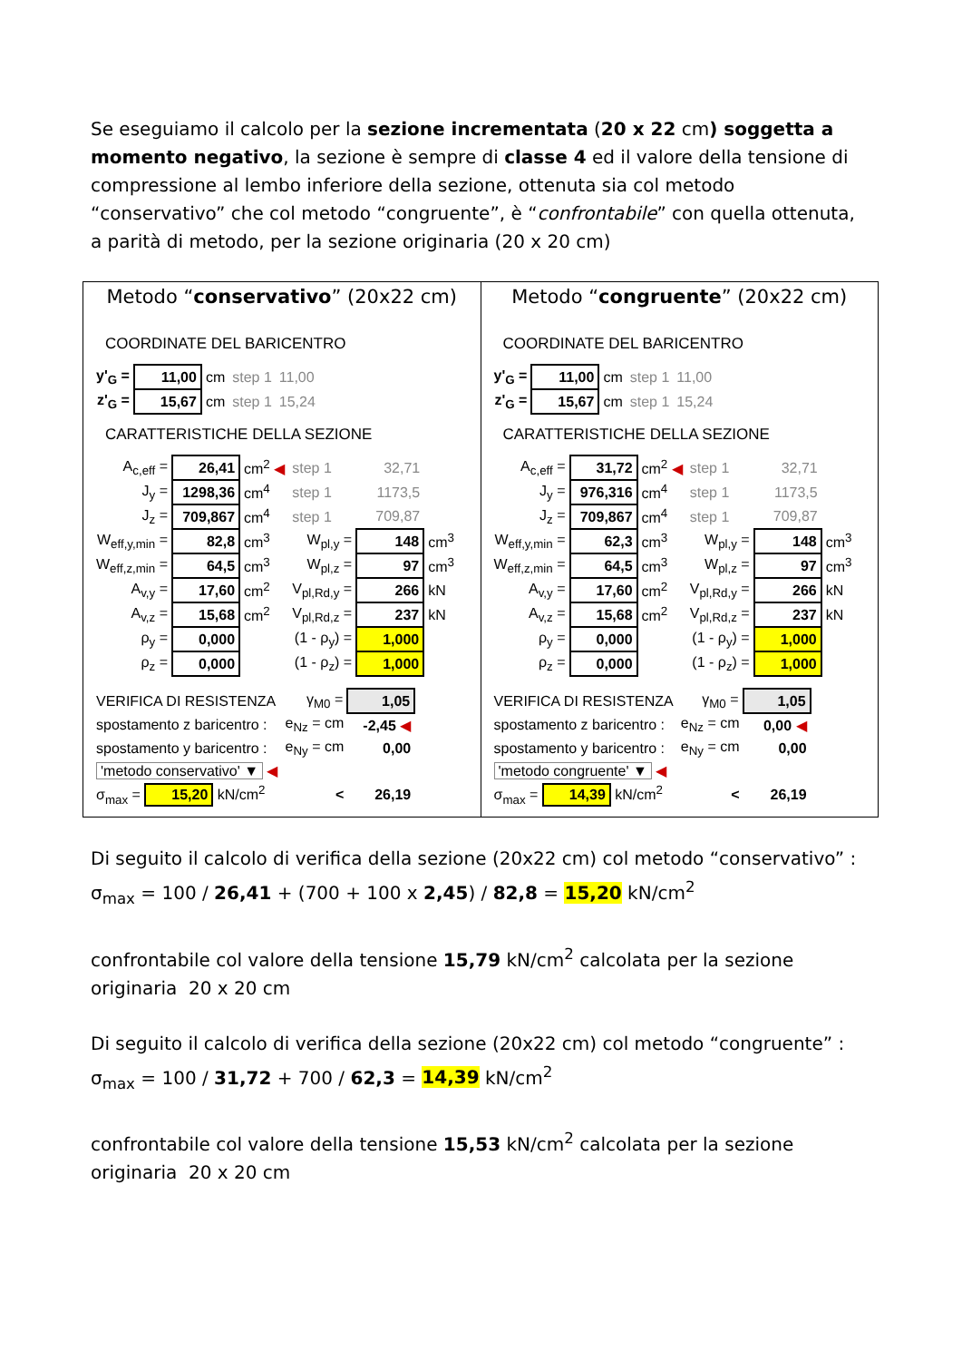Se eseguiamo il calcolo per la sezione incrementata (20 x 22 cm) soggetta a momento negativo, la sezione è sempre di classe 4 ed il valore della tensione di compressione al lembo inferiore della sezione, ottenuta sia col metodo “conservativo” che col metodo “congruente”, è “confrontabile” con quella ottenuta, a parità di metodo, per la sezione originaria (20 x 20 cm)
Metodo “conservativo” (20x22 cm)
COORDINATE DEL BARICENTRO
| y'<sub>G</sub> = | 11,00 | cm | step 1 | 11,00 |
| z'<sub>G</sub> = | 15,67 | cm | step 1 | 15,24 |
CARATTERISTICHE DELLA SEZIONE
| A<sub>c,eff</sub> = | 26,41 | cm<sup>2</sup> ◀ | step 1 | 32,71 | |
| J<sub>y</sub> = | 1298,36 | cm<sup>4</sup> | step 1 | 1173,5 | |
| J<sub>z</sub> = | 709,867 | cm<sup>4</sup> | step 1 | 709,87 | |
| W<sub>eff,y,min</sub> = | 82,8 | cm<sup>3</sup> | W<sub>pl,y</sub> = | 148 | cm<sup>3</sup> |
| W<sub>eff,z,min</sub> = | 64,5 | cm<sup>3</sup> | W<sub>pl,z</sub> = | 97 | cm<sup>3</sup> |
| A<sub>v,y</sub> = | 17,60 | cm<sup>2</sup> | V<sub>pl,Rd,y</sub> = | 266 | kN |
| A<sub>v,z</sub> = | 15,68 | cm<sup>2</sup> | V<sub>pl,Rd,z</sub> = | 237 | kN |
| ρ<sub>y</sub> = | 0,000 | | (1 - ρ<sub>y</sub>) = | 1,000 | |
| ρ<sub>z</sub> = | 0,000 | | (1 - ρ<sub>z</sub>) = | 1,000 | |
| VERIFICA DI RESISTENZA | γ<sub>M0</sub> = | 1,05 |
| spostamento z baricentro : | e<sub>Nz</sub> = cm | -2,45 ◀ |
| spostamento y baricentro : | e<sub>Ny</sub> = cm | 0,00 |
| 'metodo conservativo' ▼ ◀ | | |
| σ<sub>max</sub> = 15,20 kN/cm<sup>2</sup> | < | 26,19 |
Metodo “congruente” (20x22 cm)
COORDINATE DEL BARICENTRO
| y'<sub>G</sub> = | 11,00 | cm | step 1 | 11,00 |
| z'<sub>G</sub> = | 15,67 | cm | step 1 | 15,24 |
CARATTERISTICHE DELLA SEZIONE
| A<sub>c,eff</sub> = | 31,72 | cm<sup>2</sup> ◀ | step 1 | 32,71 | |
| J<sub>y</sub> = | 976,316 | cm<sup>4</sup> | step 1 | 1173,5 | |
| J<sub>z</sub> = | 709,867 | cm<sup>4</sup> | step 1 | 709,87 | |
| W<sub>eff,y,min</sub> = | 62,3 | cm<sup>3</sup> | W<sub>pl,y</sub> = | 148 | cm<sup>3</sup> |
| W<sub>eff,z,min</sub> = | 64,5 | cm<sup>3</sup> | W<sub>pl,z</sub> = | 97 | cm<sup>3</sup> |
| A<sub>v,y</sub> = | 17,60 | cm<sup>2</sup> | V<sub>pl,Rd,y</sub> = | 266 | kN |
| A<sub>v,z</sub> = | 15,68 | cm<sup>2</sup> | V<sub>pl,Rd,z</sub> = | 237 | kN |
| ρ<sub>y</sub> = | 0,000 | | (1 - ρ<sub>y</sub>) = | 1,000 | |
| ρ<sub>z</sub> = | 0,000 | | (1 - ρ<sub>z</sub>) = | 1,000 | |
| VERIFICA DI RESISTENZA | γ<sub>M0</sub> = | 1,05 |
| spostamento z baricentro : | e<sub>Nz</sub> = cm | 0,00 ◀ |
| spostamento y baricentro : | e<sub>Ny</sub> = cm | 0,00 |
| 'metodo congruente' ▼ ◀ | | |
| σ<sub>max</sub> = 14,39 kN/cm<sup>2</sup> | < | 26,19 |
Di seguito il calcolo di verifica della sezione (20x22 cm) col metodo “conservativo” :
σ<sub>max</sub> = 100 / 26,41 + (700 + 100 x 2,45) / 82,8 = 15,20 kN/cm<sup>2</sup>
confrontabile col valore della tensione 15,79 kN/cm<sup>2</sup> calcolata per la sezione originaria 20 x 20 cm
Di seguito il calcolo di verifica della sezione (20x22 cm) col metodo “congruente” :
σ<sub>max</sub> = 100 / 31,72 + 700 / 62,3 = 14,39 kN/cm<sup>2</sup>
confrontabile col valore della tensione 15,53 kN/cm<sup>2</sup> calcolata per la sezione originaria 20 x 20 cm